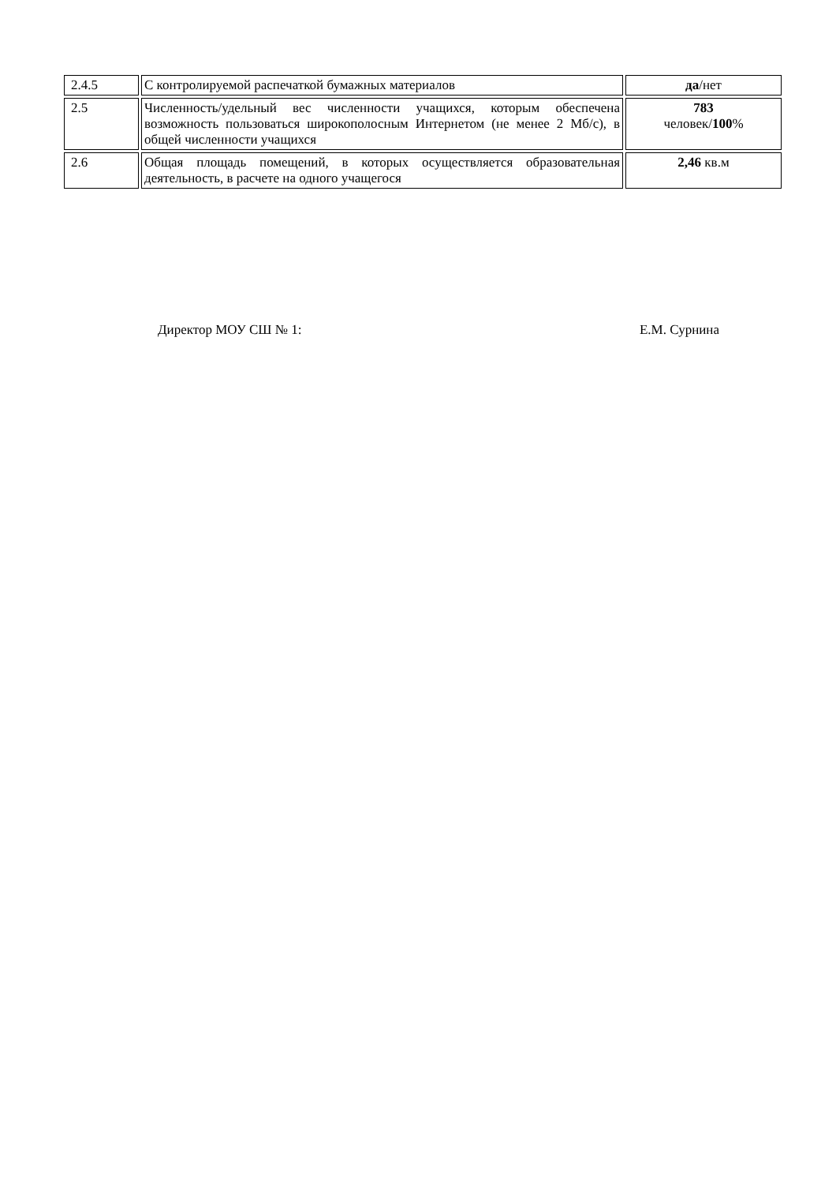| 2.4.5 | С контролируемой распечаткой бумажных материалов | да /нет |
| 2.5 | Численность/удельный вес численности учащихся, которым обеспечена возможность пользоваться широкополосным Интернетом (не менее 2 Мб/с), в общей численности учащихся | 783 человек/ 100 % |
| 2.6 | Общая площадь помещений, в которых осуществляется образовательная деятельность, в расчете на одного учащегося | 2,46 кв.м |
Директор МОУ СШ № 1: Е.М. Сурнина